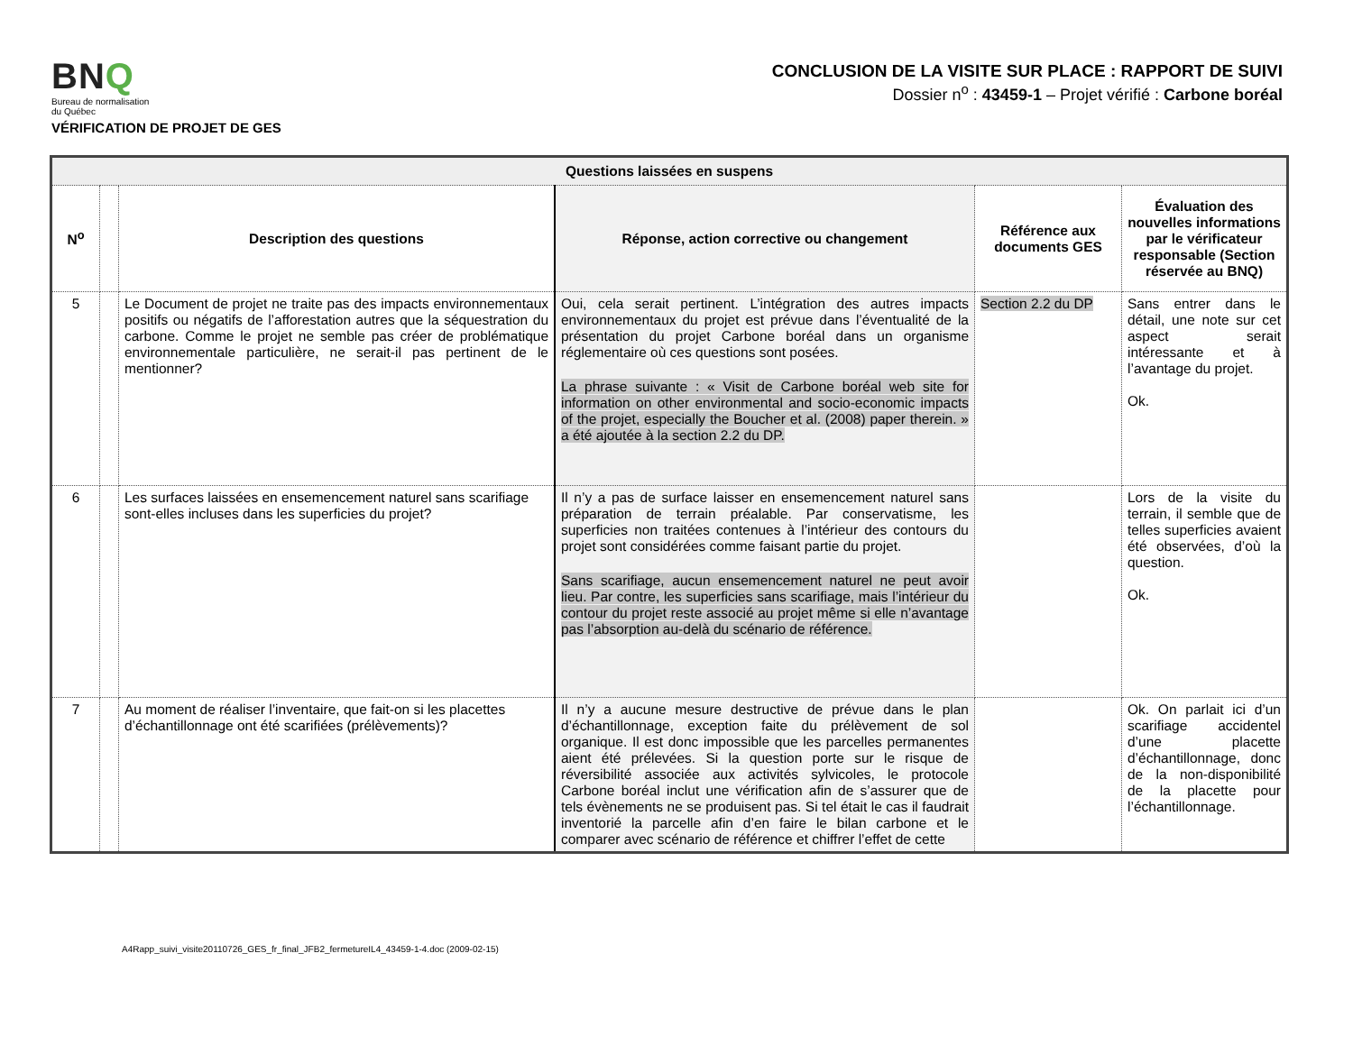BNQ
Bureau de normalisation
du Québec
VÉRIFICATION DE PROJET DE GES
CONCLUSION DE LA VISITE SUR PLACE : RAPPORT DE SUIVI
Dossier n<sup>o</sup> : 43459-1 – Projet vérifié : Carbone boréal
| Questions laissées en suspens | | | | | |
| N<sup>o</sup> | | Description des questions | Réponse, action corrective ou changement | Référence aux documents GES | Évaluation des nouvelles informations par le vérificateur responsable (Section réservée au BNQ) |
| 5 | | Le Document de projet ne traite pas des impacts environnementaux positifs ou négatifs de l’afforestation autres que la séquestration du carbone. Comme le projet ne semble pas créer de problématique environnementale particulière, ne serait-il pas pertinent de le mentionner? | Oui, cela serait pertinent. L’intégration des autres impacts environnementaux du projet est prévue dans l’éventualité de la présentation du projet Carbone boréal dans un organisme réglementaire où ces questions sont posées. La phrase suivante : « Visit de Carbone boréal web site for information on other environmental and socio-economic impacts of the projet, especially the Boucher et al. (2008) paper therein. » a été ajoutée à la section 2.2 du DP. | Section 2.2 du DP | Sans entrer dans le détail, une note sur cet aspect serait intéressante et à l’avantage du projet. Ok. |
| 6 | | Les surfaces laissées en ensemencement naturel sans scarifiage sont-elles incluses dans les superficies du projet? | Il n’y a pas de surface laisser en ensemencement naturel sans préparation de terrain préalable. Par conservatisme, les superficies non traitées contenues à l’intérieur des contours du projet sont considérées comme faisant partie du projet. Sans scarifiage, aucun ensemencement naturel ne peut avoir lieu. Par contre, les superficies sans scarifiage, mais l’intérieur du contour du projet reste associé au projet même si elle n’avantage pas l’absorption au-delà du scénario de référence. | | Lors de la visite du terrain, il semble que de telles superficies avaient été observées, d’où la question. Ok. |
| 7 | | Au moment de réaliser l’inventaire, que fait-on si les placettes d’échantillonnage ont été scarifiées (prélèvements)? | Il n’y a aucune mesure destructive de prévue dans le plan d’échantillonnage, exception faite du prélèvement de sol organique. Il est donc impossible que les parcelles permanentes aient été prélevées. Si la question porte sur le risque de réversibilité associée aux activités sylvicoles, le protocole Carbone boréal inclut une vérification afin de s’assurer que de tels évènements ne se produisent pas. Si tel était le cas il faudrait inventorié la parcelle afin d’en faire le bilan carbone et le comparer avec scénario de référence et chiffrer l’effet de cette | | Ok. On parlait ici d’un scarifiage accidentel d’une placette d’échantillonnage, donc de la non-disponibilité de la placette pour l’échantillonnage. |
A4Rapp_suivi_visite20110726_GES_fr_final_JFB2_fermetureIL4_43459-1-4.doc (2009-02-15)